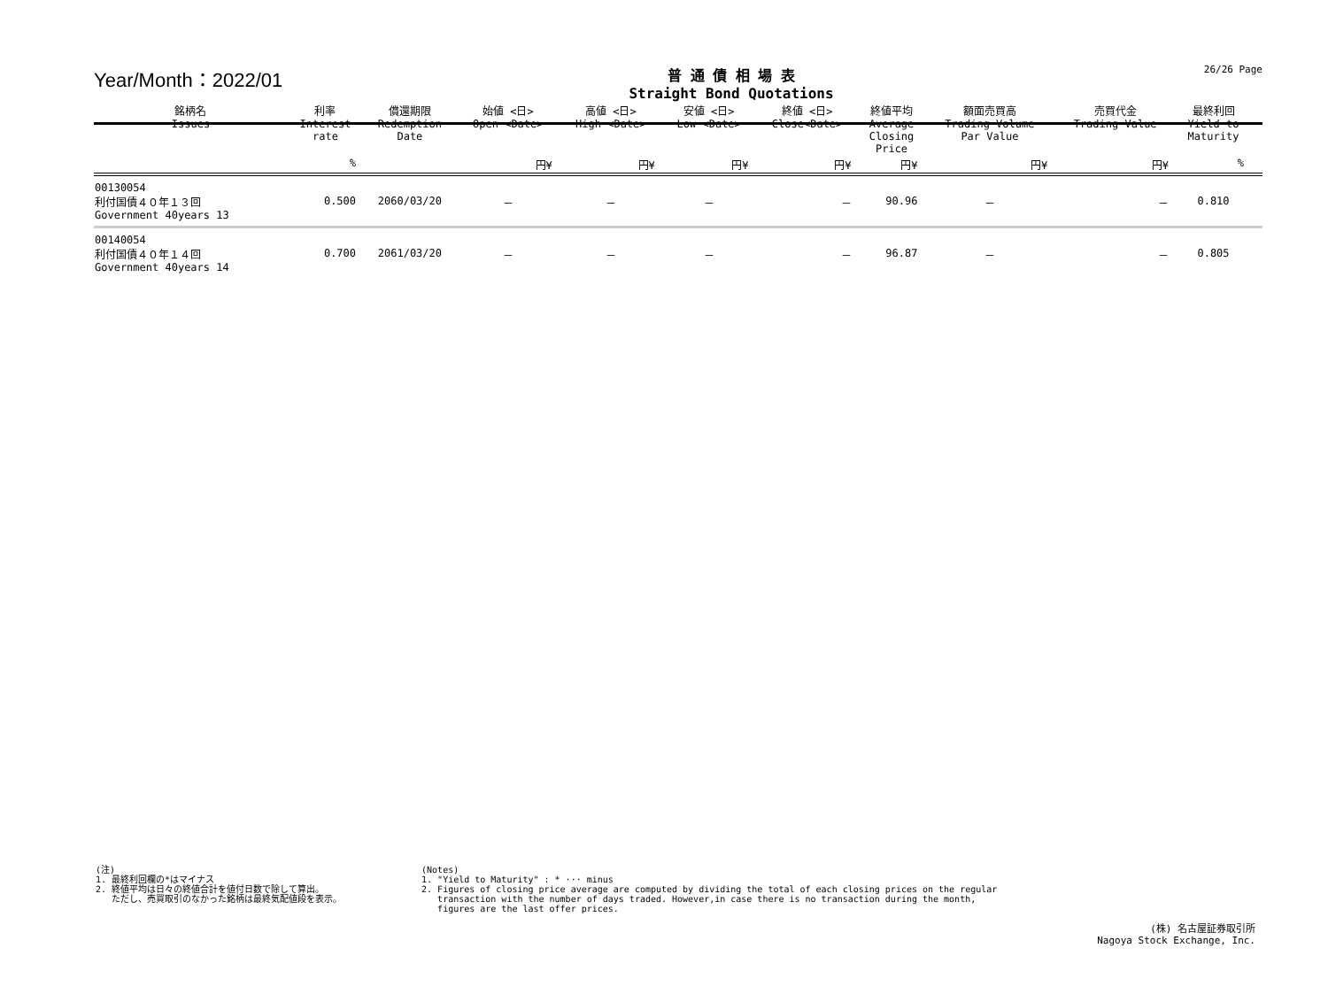Year/Month：2022/01
普 通 債 相 場 表
Straight Bond Quotations
26/26 Page
| 銘柄名 Issues | 利率 Interest rate | 償還期限 Redemption Date | 始値 <日> Open <Date> | 高値 <日> High <Date> | 安値 <日> Low <Date> | 終値 <日> Close<Date> | 終値平均 Average Closing Price | 額面売買高 Trading Volume Par Value | 売買代金 Trading Value | 最終利回 Yield to Maturity | |
| --- | --- | --- | --- | --- | --- | --- | --- | --- | --- | --- | --- |
| | % | | 円¥ | 円¥ | 円¥ | 円¥ | 円¥ | 円¥ | 円¥ | % | |
| 00130054 利付国債４０年１３回 Government 40years 13 | 0.500 | 2060/03/20 | － | － | － | － | 90.96 | － | － | 0.810 | |
| 00140054 利付国債４０年１４回 Government 40years 14 | 0.700 | 2061/03/20 | － | － | － | － | 96.87 | － | － | 0.805 | |
(注)
1. 最終利回欄の*はマイナス
2. 終値平均は日々の終値合計を値付日数で除して算出。
ただし、売買取引のなかった銘柄は最終気配値段を表示。
(Notes)
1. "Yield to Maturity" : * ··· minus
2. Figures of closing price average are computed by dividing the total of each closing prices on the regular
transaction with the number of days traded. However,in case there is no transaction during the month,
figures are the last offer prices.
(株) 名古屋証券取引所
Nagoya Stock Exchange, Inc.